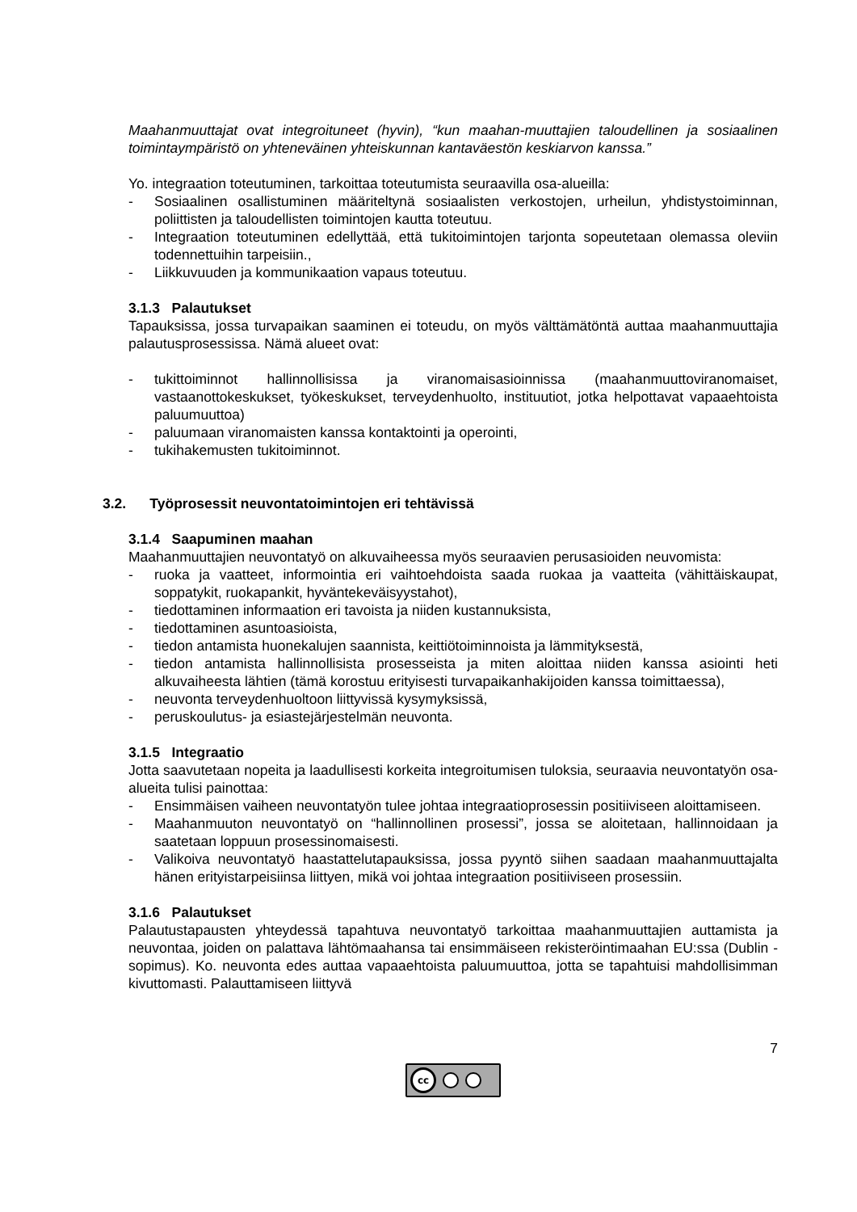Maahanmuuttajat ovat integroituneet (hyvin), “kun maahan-muuttajien taloudellinen ja sosiaalinen toimintaympäristö on yhteneväinen yhteiskunnan kantaväestön keskiarvon kanssa.”
Yo. integraation toteutuminen, tarkoittaa toteutumista seuraavilla osa-alueilla:
- Sosiaalinen osallistuminen määriteltynä sosiaalisten verkostojen, urheilun, yhdistystoiminnan, poliittisten ja taloudellisten toimintojen kautta toteutuu.
- Integraation toteutuminen edellyttää, että tukitoimintojen tarjonta sopeutetaan olemassa oleviin todennettuihin tarpeisiin.,
- Liikkuvuuden ja kommunikaation vapaus toteutuu.
3.1.3 Palautukset
Tapauksissa, jossa turvapaikan saaminen ei toteudu, on myös välttämätöntä auttaa maahanmuuttajia palautusprosessissa. Nämä alueet ovat:
- tukittoiminnot hallinnollisissa ja viranomaisasioinnissa (maahanmuuttoviranomaiset, vastaanottokeskukset, työkeskukset, terveydenhuolto, instituutiot, jotka helpottavat vapaaehtoista paluumuuttoa)
- paluumaan viranomaisten kanssa kontaktointi ja operointi,
- tukihakemusten tukitoiminnot.
3.2. Työprosessit neuvontatoimintojen eri tehtävissä
3.1.4 Saapuminen maahan
Maahanmuuttajien neuvontatyö on alkuvaiheessa myös seuraavien perusasioiden neuvomista:
- ruoka ja vaatteet, informointia eri vaihtoehdoista saada ruokaa ja vaatteita (vähittäiskaupat, soppatykit, ruokapankit, hyväntekeväisyystahot),
- tiedottaminen informaation eri tavoista ja niiden kustannuksista,
- tiedottaminen asuntoasioista,
- tiedon antamista huonekalujen saannista, keittiötoiminnoista ja lämmityksestä,
- tiedon antamista hallinnollisista prosesseista ja miten aloittaa niiden kanssa asiointi heti alkuvaiheesta lähtien (tämä korostuu erityisesti turvapaikanhakijoiden kanssa toimittaessa),
- neuvonta terveydenhuoltoon liittyvissä kysymyksissä,
- peruskoulutus- ja esiastejärjestelmän neuvonta.
3.1.5 Integraatio
Jotta saavutetaan nopeita ja laadullisesti korkeita integroitumisen tuloksia, seuraavia neuvontatyön osa-alueita tulisi painottaa:
- Ensimmäisen vaiheen neuvontatyön tulee johtaa integraatioprosessin positiiviseen aloittamiseen.
- Maahanmuuton neuvontatyö on “hallinnollinen prosessi”, jossa se aloitetaan, hallinnoidaan ja saatetaan loppuun prosessinomaisesti.
- Valikoiva neuvontatyö haastattelutapauksissa, jossa pyyntö siihen saadaan maahanmuuttajalta hänen erityistarpeisiinsa liittyen, mikä voi johtaa integraation positiiviseen prosessiin.
3.1.6 Palautukset
Palautustapausten yhteydessä tapahtuva neuvontatyö tarkoittaa maahanmuuttajien auttamista ja neuvontaa, joiden on palattava lähtömaahansa tai ensimmäiseen rekisteröintimaahan EU:ssa (Dublin - sopimus). Ko. neuvonta edes auttaa vapaaehtoista paluumuuttoa, jotta se tapahtuisi mahdollisimman kivuttomasti. Palauttamiseen liittyvä
7
cc